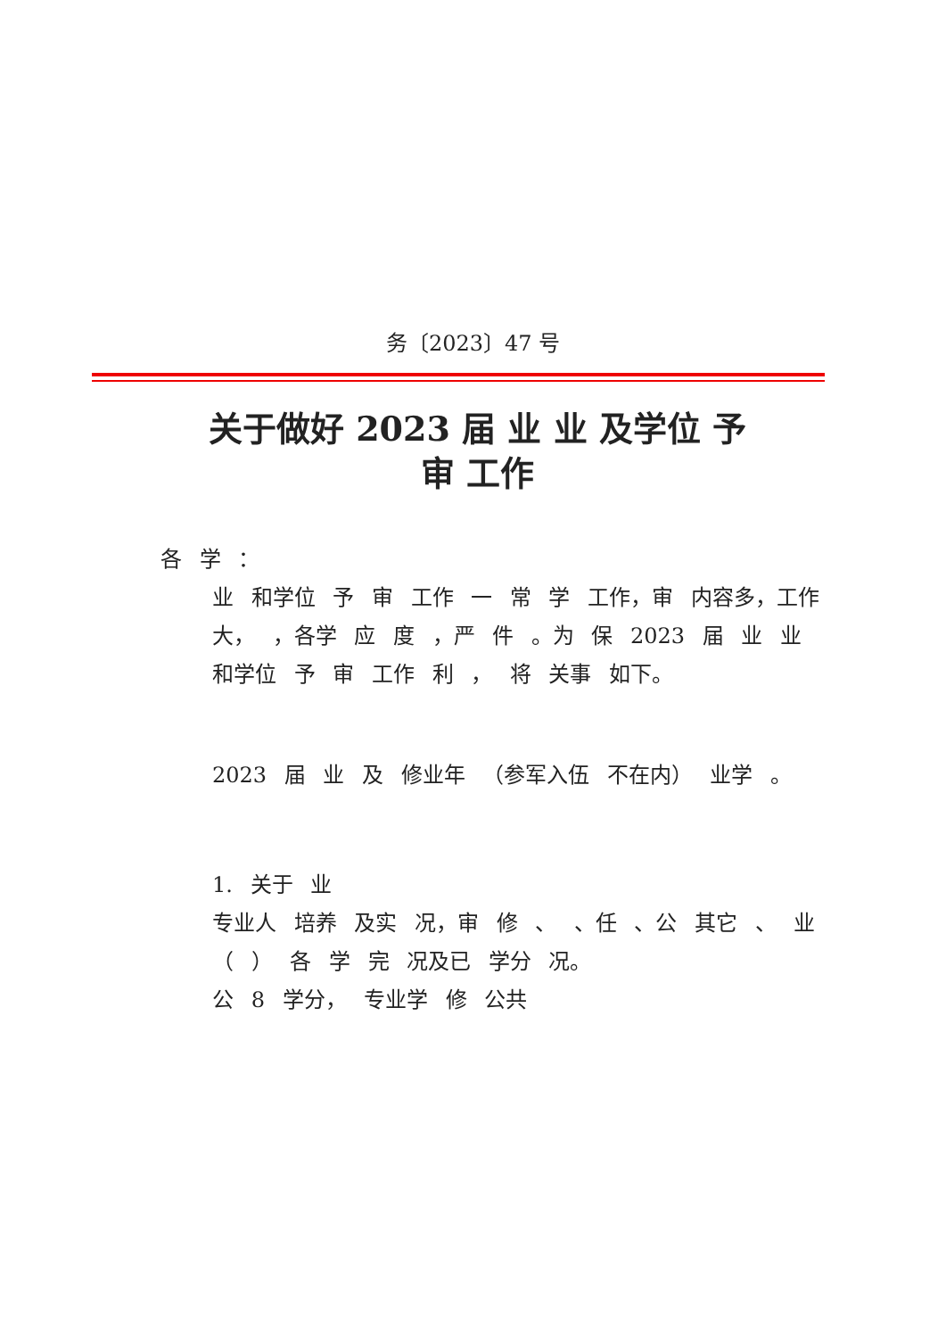务〔2023〕47 号
关于做好 2023 届 业 业 及学位 予
审 工作
各 学 ：
业 和学位 予 审 工作 一 常 学 工作，审 内容多，工作 大， ，各学 应 度 ，严 件 。为 保 2023 届 业 业 和学位 予 审 工作 利 ， 将 关事 如下。
2023 届 业 及 修业年 （参军入伍 不在内） 业学 。
1. 关于 业
专业人 培养 及实 况，审 修 、 、任 、公 其它 、 业 （ ） 各 学 完 况及已 学分 况。
公 8 学分， 专业学 修 公共